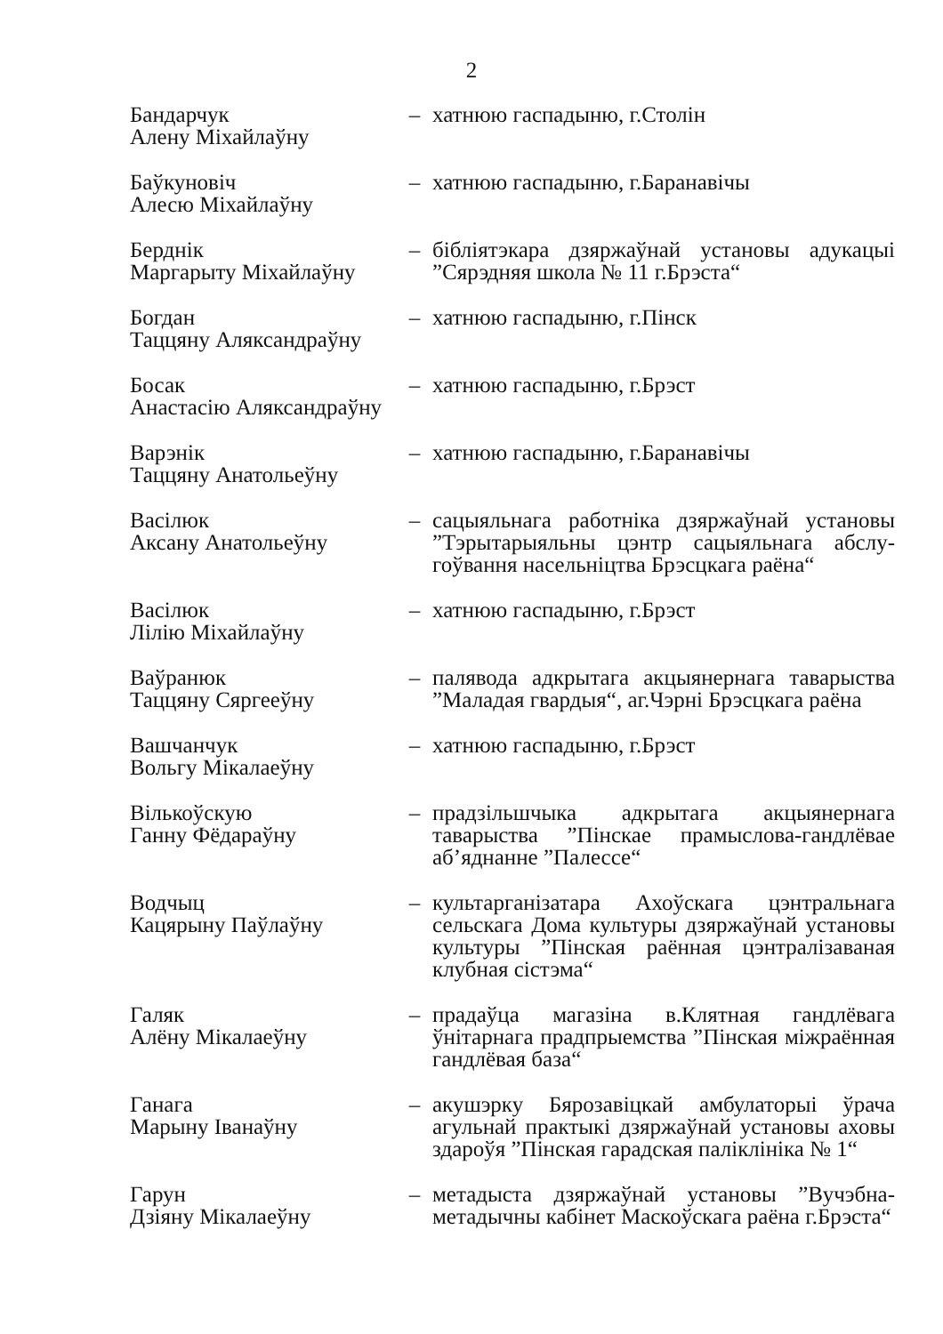2
| Бандарчук Алену Міхайлаўну | – | хатнюю гаспадыню, г.Столін |
| Баўкуновіч Алесю Міхайлаўну | – | хатнюю гаспадыню, г.Баранавічы |
| Берднік Маргарыту Міхайлаўну | – | бібліятэкара дзяржаўнай установы адукацыі ”Сярэдняя школа № 11 г.Брэста“ |
| Богдан Таццяну Аляксандраўну | – | хатнюю гаспадыню, г.Пінск |
| Босак Анастасію Аляксандраўну | – | хатнюю гаспадыню, г.Брэст |
| Варэнік Таццяну Анатольеўну | – | хатнюю гаспадыню, г.Баранавічы |
| Васілюк Аксану Анатольеўну | – | сацыяльнага работніка дзяржаўнай установы ”Тэрытарыяльны цэнтр сацыяльнага абслу-гоўвання насельніцтва Брэсцкага раёна“ |
| Васілюк Лілію Міхайлаўну | – | хатнюю гаспадыню, г.Брэст |
| Ваўранюк Таццяну Сяргееўну | – | палявода адкрытага акцыянернага таварыства ”Маладая гвардыя“, аг.Чэрні Брэсцкага раёна |
| Вашчанчук Вольгу Мікалаеўну | – | хатнюю гаспадыню, г.Брэст |
| Вількоўскую Ганну Фёдараўну | – | прадзільшчыка адкрытага акцыянернага таварыства ”Пінскае прамыслова-гандлёвае аб’яднанне ”Палессе“ |
| Водчыц Кацярыну Паўлаўну | – | культарганізатара Ахоўскага цэнтральнага сельскага Дома культуры дзяржаўнай установы культуры ”Пінская раённая цэнтралізаваная клубная сістэма“ |
| Галяк Алёну Мікалаеўну | – | прадаўца магазіна в.Клятная гандлёвага ўнітарнага прадпрыемства ”Пінская міжраённая гандлёвая база“ |
| Ганага Марыну Іванаўну | – | акушэрку Бярозавіцкай амбулаторыі ўрача агульнай практыкі дзяржаўнай установы аховы здароўя ”Пінская гарадская паліклініка № 1“ |
| Гарун Дзіяну Мікалаеўну | – | метадыста дзяржаўнай установы ”Вучэбна-метадычны кабінет Маскоўскага раёна г.Брэста“ |